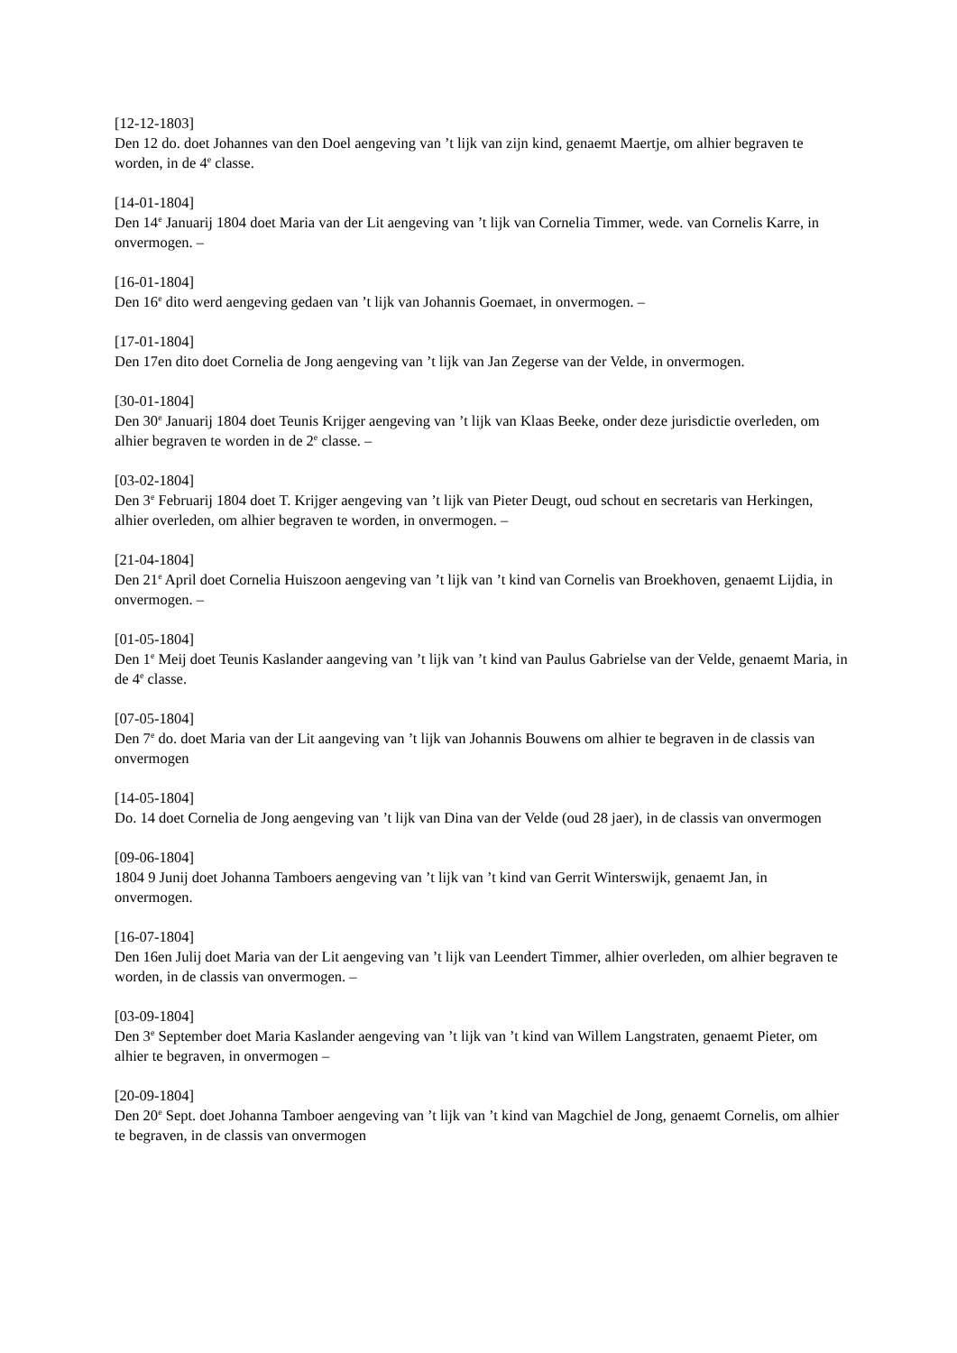[12-12-1803]
Den 12 do. doet Johannes van den Doel aengeving van ’t lijk van zijn kind, genaemt Maertje, om alhier begraven te worden, in de 4<sup>e</sup> classe.
[14-01-1804]
Den 14<sup>e</sup> Januarij 1804 doet Maria van der Lit aengeving van ’t lijk van Cornelia Timmer, wede. van Cornelis Karre, in onvermogen. –
[16-01-1804]
Den 16<sup>e</sup> dito werd aengeving gedaen van ’t lijk van Johannis Goemaet, in onvermogen. –
[17-01-1804]
Den 17en dito doet Cornelia de Jong aengeving van ’t lijk van Jan Zegerse van der Velde, in onvermogen.
[30-01-1804]
Den 30<sup>e</sup> Januarij 1804 doet Teunis Krijger aengeving van ’t lijk van Klaas Beeke, onder deze jurisdictie overleden, om alhier begraven te worden in de 2<sup>e</sup> classe. –
[03-02-1804]
Den 3<sup>e</sup> Februarij 1804 doet T. Krijger aengeving van ’t lijk van Pieter Deugt, oud schout en secretaris van Herkingen, alhier overleden, om alhier begraven te worden, in onvermogen. –
[21-04-1804]
Den 21<sup>e</sup> April doet Cornelia Huiszoon aengeving van ’t lijk van ’t kind van Cornelis van Broekhoven, genaemt Lijdia, in onvermogen. –
[01-05-1804]
Den 1<sup>e</sup> Meij doet Teunis Kaslander aangeving van ’t lijk van ’t kind van Paulus Gabrielse van der Velde, genaemt Maria, in de 4<sup>e</sup> classe.
[07-05-1804]
Den 7<sup>e</sup> do. doet Maria van der Lit aangeving van ’t lijk van Johannis Bouwens om alhier te begraven in de classis van onvermogen
[14-05-1804]
Do. 14 doet Cornelia de Jong aengeving van ’t lijk van Dina van der Velde (oud 28 jaer), in de classis van onvermogen
[09-06-1804]
1804 9 Junij doet Johanna Tamboers aengeving van ’t lijk van ’t kind van Gerrit Winterswijk, genaemt Jan, in onvermogen.
[16-07-1804]
Den 16en Julij doet Maria van der Lit aengeving van ’t lijk van Leendert Timmer, alhier overleden, om alhier begraven te worden, in de classis van onvermogen. –
[03-09-1804]
Den 3<sup>e</sup> September doet Maria Kaslander aengeving van ’t lijk van ’t kind van Willem Langstraten, genaemt Pieter, om alhier te begraven, in onvermogen –
[20-09-1804]
Den 20<sup>e</sup> Sept. doet Johanna Tamboer aengeving van ’t lijk van ’t kind van Magchiel de Jong, genaemt Cornelis, om alhier te begraven, in de classis van onvermogen